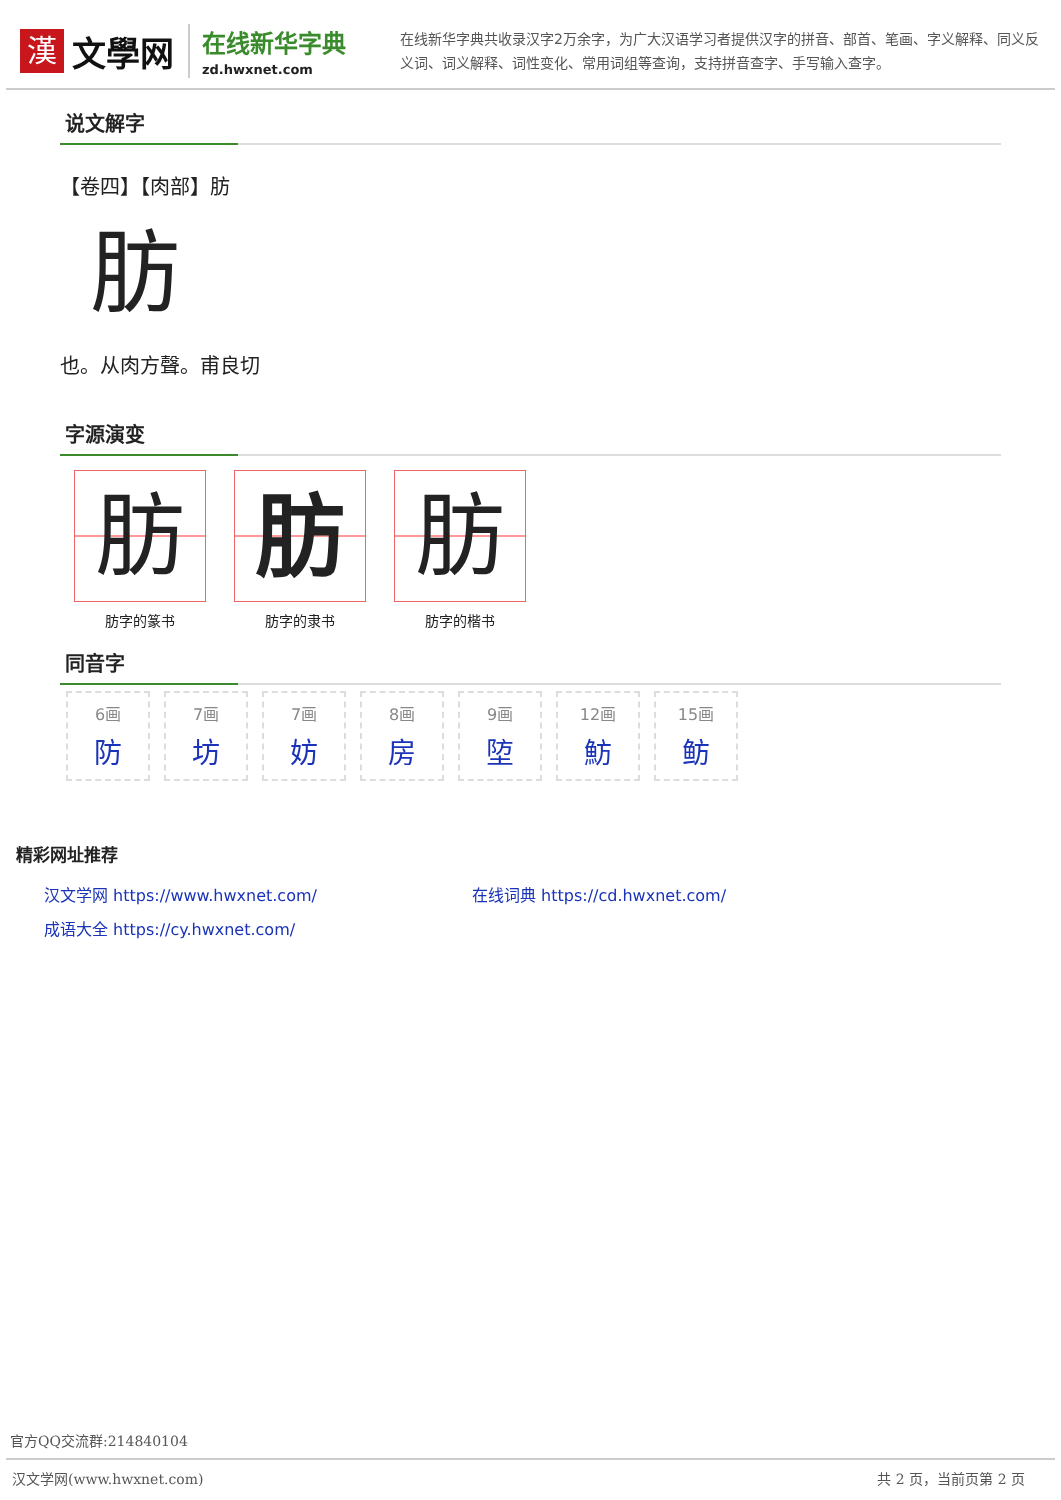漢
文學网
在线新华字典
zd.hwxnet.com
在线新华字典共收录汉字2万余字，为广大汉语学习者提供汉字的拼音、部首、笔画、字义解释、同义反义词、词义解释、词性变化、常用词组等查询，支持拼音查字、手写输入查字。
说文解字
【卷四】【肉部】肪
肪
也。从肉方聲。甫良切
字源演变
肪
肪字的篆书
肪
肪字的隶书
肪
肪字的楷书
同音字
6画
防
7画
坊
7画
妨
8画
房
9画
埅
12画
魴
15画
鲂
精彩网址推荐
汉文学网 https://www.hwxnet.com/
在线词典 https://cd.hwxnet.com/
成语大全 https://cy.hwxnet.com/
官方QQ交流群:214840104
汉文学网(www.hwxnet.com) 共 2 页，当前页第 2 页